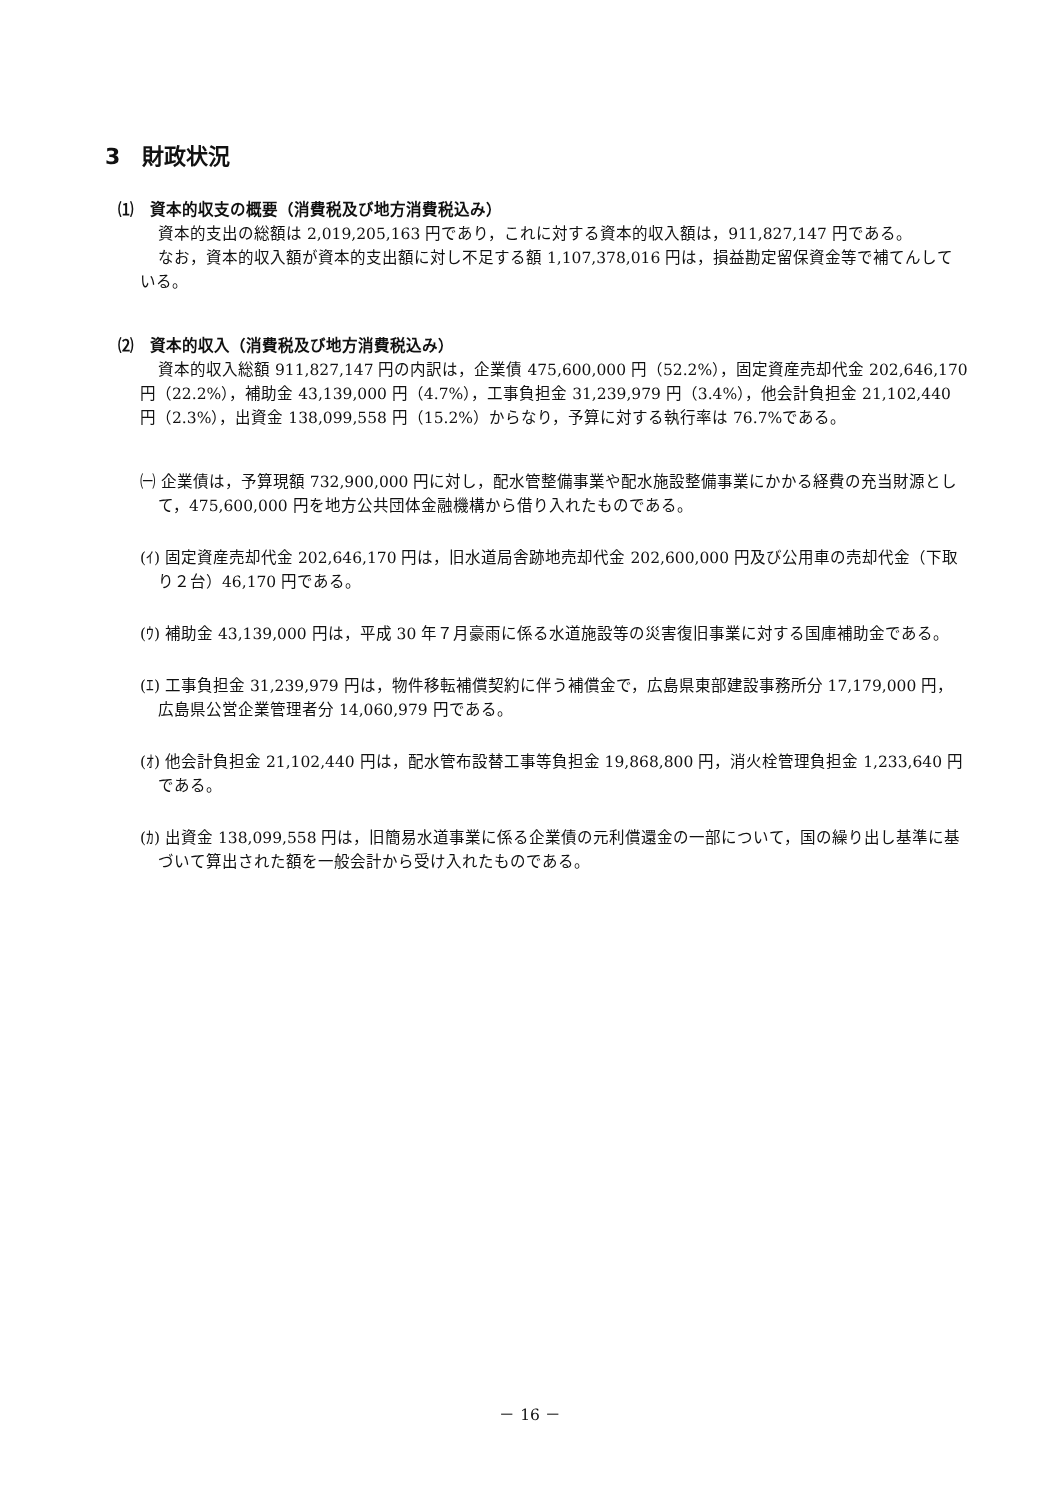3　財政状況
⑴　資本的収支の概要（消費税及び地方消費税込み）
資本的支出の総額は 2,019,205,163 円であり，これに対する資本的収入額は，911,827,147 円である。
なお，資本的収入額が資本的支出額に対し不足する額 1,107,378,016 円は，損益勘定留保資金等で補てんしている。
⑵　資本的収入（消費税及び地方消費税込み）
資本的収入総額 911,827,147 円の内訳は，企業債 475,600,000 円（52.2%），固定資産売却代金 202,646,170 円（22.2%），補助金 43,139,000 円（4.7%），工事負担金 31,239,979 円（3.4%），他会計負担金 21,102,440 円（2.3%），出資金 138,099,558 円（15.2%）からなり，予算に対する執行率は 76.7%である。
㈠ 企業債は，予算現額 732,900,000 円に対し，配水管整備事業や配水施設整備事業にかかる経費の充当財源として，475,600,000 円を地方公共団体金融機構から借り入れたものである。
(ｲ) 固定資産売却代金 202,646,170 円は，旧水道局舎跡地売却代金 202,600,000 円及び公用車の売却代金（下取り２台）46,170 円である。
(ｳ) 補助金 43,139,000 円は，平成 30 年７月豪雨に係る水道施設等の災害復旧事業に対する国庫補助金である。
(ｴ) 工事負担金 31,239,979 円は，物件移転補償契約に伴う補償金で，広島県東部建設事務所分 17,179,000 円，広島県公営企業管理者分 14,060,979 円である。
(ｵ) 他会計負担金 21,102,440 円は，配水管布設替工事等負担金 19,868,800 円，消火栓管理負担金 1,233,640 円である。
(ｶ) 出資金 138,099,558 円は，旧簡易水道事業に係る企業債の元利償還金の一部について，国の繰り出し基準に基づいて算出された額を一般会計から受け入れたものである。
－ 16 －